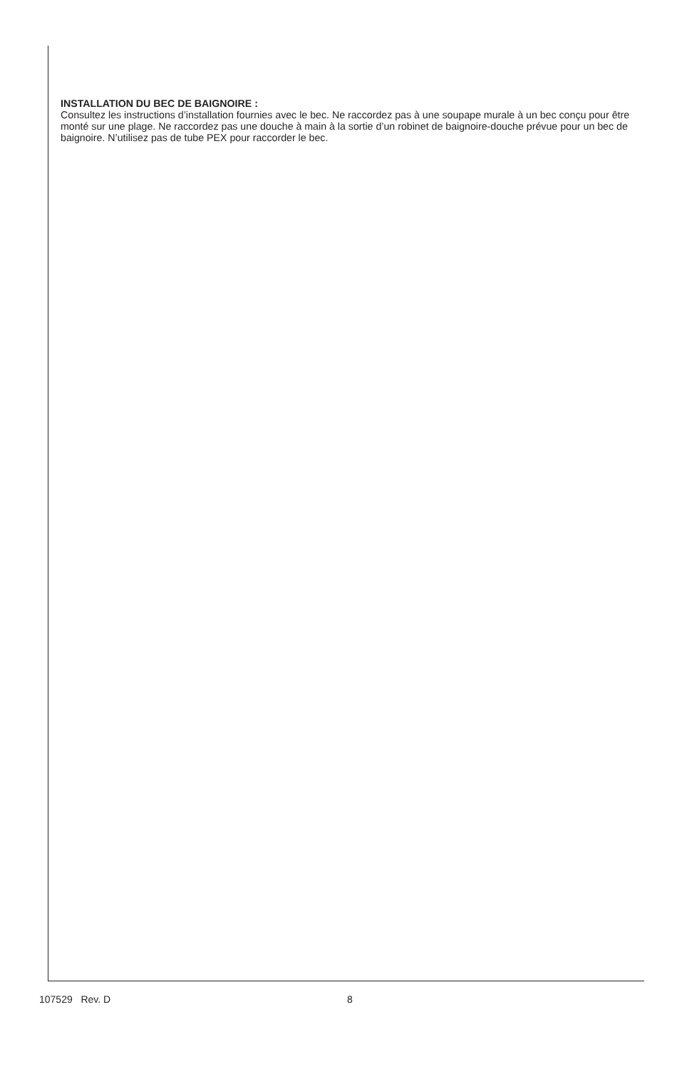INSTALLATION DU BEC DE BAIGNOIRE :
Consultez les instructions d’installation fournies avec le bec. Ne raccordez pas à une soupape murale à un bec conçu pour être monté sur une plage. Ne raccordez pas une douche à main à la sortie d’un robinet de baignoire-douche prévue pour un bec de baignoire. N’utilisez pas de tube PEX pour raccorder le bec.
107529 Rev. D 8